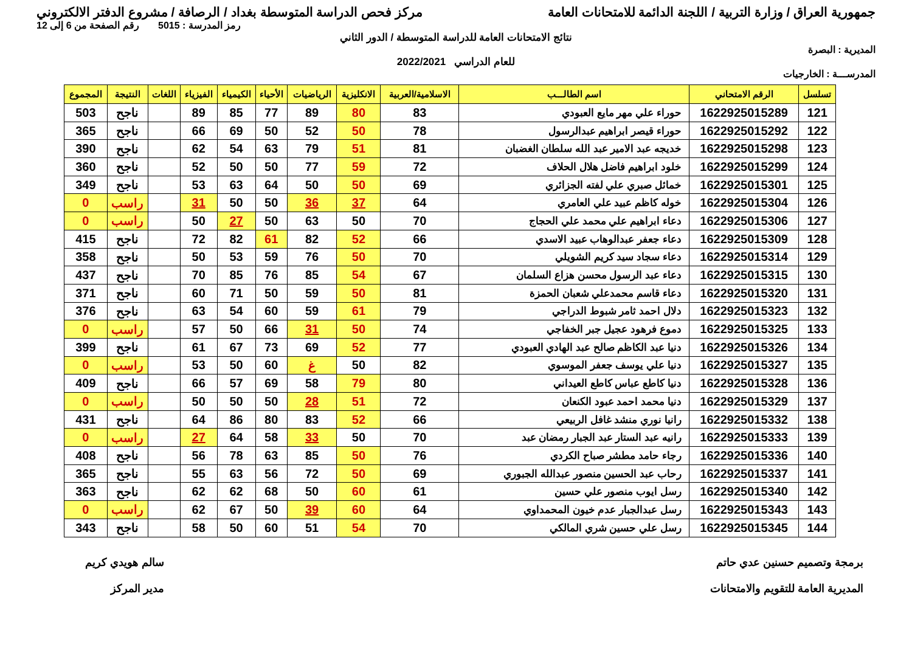جمهورية العراق / وزارة التربية / اللجنة الدائمة للامتحانات العامة
مركز فحص الدراسة المتوسطة بغداد / الرصافة / مشروع الدفتر الالكتروني
رمز المدرسة : 5015 رقم الصفحة من 6 إلى 12
نتائج الامتحانات العامة للدراسة المتوسطة / الدور الثاني
المديرية : البصرة
للعام الدراسي 2022/2021
المدرســـة : الخارجيات
| تسلسل | الرقم الامتحاني | اسم الطالـــب | الاسلامية/العربية | الانكليزية | الرياضيات | الأحياء | الكيمياء | الفيزياء | اللغات | النتيجة | المجموع |
| --- | --- | --- | --- | --- | --- | --- | --- | --- | --- | --- | --- |
| 121 | 1622925015289 | حوراء علي مهر مايع العبودي | 83 | 80 | 89 | 77 | 85 | 89 | | ناجح | 503 |
| 122 | 1622925015292 | حوراء قيصر ابراهيم عبدالرسول | 78 | 50 | 52 | 50 | 69 | 66 | | ناجح | 365 |
| 123 | 1622925015298 | خديجه عبد الامير عبد الله سلطان الغضبان | 81 | 51 | 79 | 63 | 54 | 62 | | ناجح | 390 |
| 124 | 1622925015299 | خلود ابراهيم فاضل هلال الحلاف | 72 | 59 | 77 | 50 | 50 | 52 | | ناجح | 360 |
| 125 | 1622925015301 | خمائل صبري علي لفته الجزائري | 69 | 50 | 50 | 64 | 63 | 53 | | ناجح | 349 |
| 126 | 1622925015304 | خوله كاظم عبيد علي العامري | 64 | 37 | 36 | 50 | 50 | 31 | | راسب | 0 |
| 127 | 1622925015306 | دعاء ابراهيم علي محمد علي الحجاج | 70 | 50 | 63 | 50 | 27 | 50 | | راسب | 0 |
| 128 | 1622925015309 | دعاء جعفر عبدالوهاب عبيد الاسدي | 66 | 52 | 82 | 61 | 82 | 72 | | ناجح | 415 |
| 129 | 1622925015314 | دعاء سجاد سيد كريم الشويلي | 70 | 50 | 76 | 59 | 53 | 50 | | ناجح | 358 |
| 130 | 1622925015315 | دعاء عبد الرسول محسن هزاع السلمان | 67 | 54 | 85 | 76 | 85 | 70 | | ناجح | 437 |
| 131 | 1622925015320 | دعاء قاسم محمدعلي شعبان الحمزة | 81 | 50 | 59 | 50 | 71 | 60 | | ناجح | 371 |
| 132 | 1622925015323 | دلال احمد ثامر شبوط الدراجي | 79 | 61 | 59 | 60 | 54 | 63 | | ناجح | 376 |
| 133 | 1622925015325 | دموع فرهود عجيل جبر الخفاجي | 74 | 50 | 31 | 66 | 50 | 57 | | راسب | 0 |
| 134 | 1622925015326 | دنيا عبد الكاظم صالح عبد الهادي العبودي | 77 | 52 | 69 | 73 | 67 | 61 | | ناجح | 399 |
| 135 | 1622925015327 | دنيا علي يوسف جعفر الموسوي | 82 | 50 | غ | 60 | 50 | 53 | | راسب | 0 |
| 136 | 1622925015328 | دنيا كاطع عباس كاطع العيداني | 80 | 79 | 58 | 69 | 57 | 66 | | ناجح | 409 |
| 137 | 1622925015329 | دنيا محمد احمد عبود الكنعان | 72 | 51 | 28 | 50 | 50 | 50 | | راسب | 0 |
| 138 | 1622925015332 | رانيا نوري منشد غافل الربيعي | 66 | 52 | 83 | 80 | 86 | 64 | | ناجح | 431 |
| 139 | 1622925015333 | رانيه عبد الستار عبد الجبار رمضان عبد | 70 | 50 | 33 | 58 | 64 | 27 | | راسب | 0 |
| 140 | 1622925015336 | رجاء حامد مطشر صباح الكردي | 76 | 50 | 85 | 63 | 78 | 56 | | ناجح | 408 |
| 141 | 1622925015337 | رحاب عبد الحسين منصور عبدالله الجبوري | 69 | 50 | 72 | 56 | 63 | 55 | | ناجح | 365 |
| 142 | 1622925015340 | رسل ايوب منصور علي حسين | 61 | 60 | 50 | 68 | 62 | 62 | | ناجح | 363 |
| 143 | 1622925015343 | رسل عبدالجبار عدم خيون المحمداوي | 64 | 60 | 39 | 50 | 67 | 62 | | راسب | 0 |
| 144 | 1622925015345 | رسل علي حسين شري المالكي | 70 | 54 | 51 | 60 | 50 | 58 | | ناجح | 343 |
برمجة وتصميم حسنين عدي حاتم
المديرية العامة للتقويم والامتحانات
سالم هويدي كريم
مدير المركز